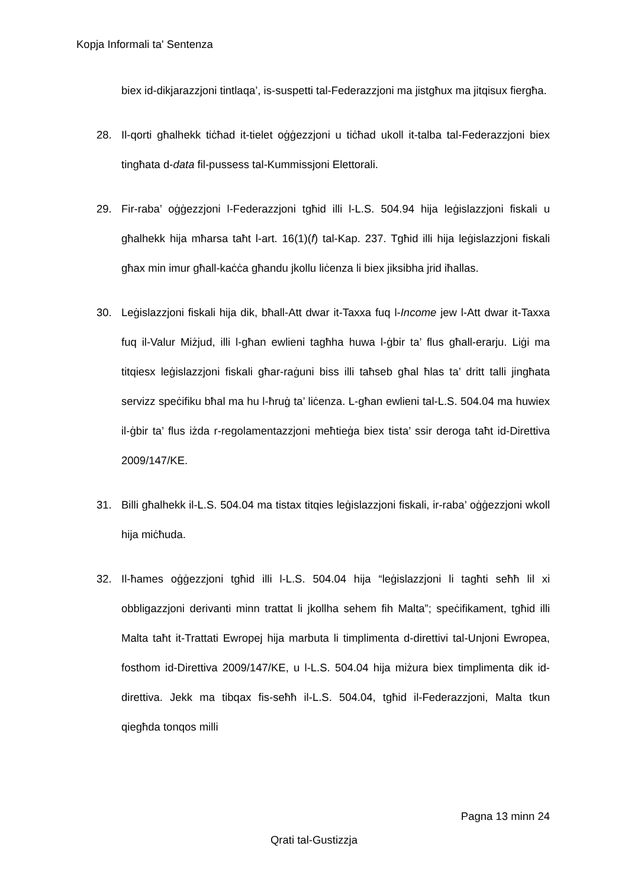Kopja Informali ta' Sentenza
biex id-dikjarazzjoni tintlaqa’, is-suspetti tal-Federazzjoni ma jistgħux ma jitqisux fiergħa.
28. Il-qorti għalhekk tiċħad it-tielet oġġezzjoni u tiċħad ukoll it-talba tal-Fe­derazzjoni biex tingħata d-data fil-pussess tal-Kummissjoni Elettorali.
29. Fir-raba’ oġġezzjoni l-Federazzjoni tgħid illi l-L.S. 504.94 hija leġislazzjoni fiskali u għalhekk hija mħarsa taħt l-art. 16(1)(f) tal-Kap. 237. Tgħid illi hija leġislazzjoni fiskali għax min imur għall-kaċċa għandu jkollu liċenza li biex jiksibha jrid iħallas.
30. Leġislazzjoni fiskali hija dik, bħall-Att dwar it-Taxxa fuq l-Income jew l-Att dwar it-Taxxa fuq il-Valur Miżjud, illi l-għan ewlieni tagħha huwa l-ġbir ta’ flus għall-erarju. Liġi ma titqiesx leġislazzjoni fiskali għar-raġuni biss illi taħseb għal ħlas ta’ dritt talli jingħata servizz speċifiku bħal ma hu l-ħruġ ta’ liċenza. L-għan ewlieni tal-L.S. 504.04 ma huwiex il-ġbir ta’ flus iżda r-regolamentazzjoni meħtieġa biex tista’ ssir deroga taħt id-Direttiva 2009/147/KE.
31. Billi għalhekk il-L.S. 504.04 ma tistax titqies leġislazzjoni fiskali, ir-raba’ oġġezzjoni wkoll hija miċħuda.
32. Il-ħames oġġezzjoni tgħid illi l-L.S. 504.04 hija “leġislazzjoni li tagħti seħħ lil xi obbligazzjoni derivanti minn trattat li jkollha sehem fih Malta”; speċifikament, tgħid illi Malta taħt it-Trattati Ewropej hija marbuta li timplimenta d-direttivi tal-Unjoni Ewropea, fosthom id-Direttiva 2009/147/KE, u l-L.S. 504.04 hija miżura biex timplimenta dik id-direttiva. Jekk ma tibqax fis-seħħ il-L.S. 504.04, tgħid il-Federazzjoni, Malta tkun qiegħda tonqos milli
Pagna 13 minn 24
Qrati tal-Gustizzja